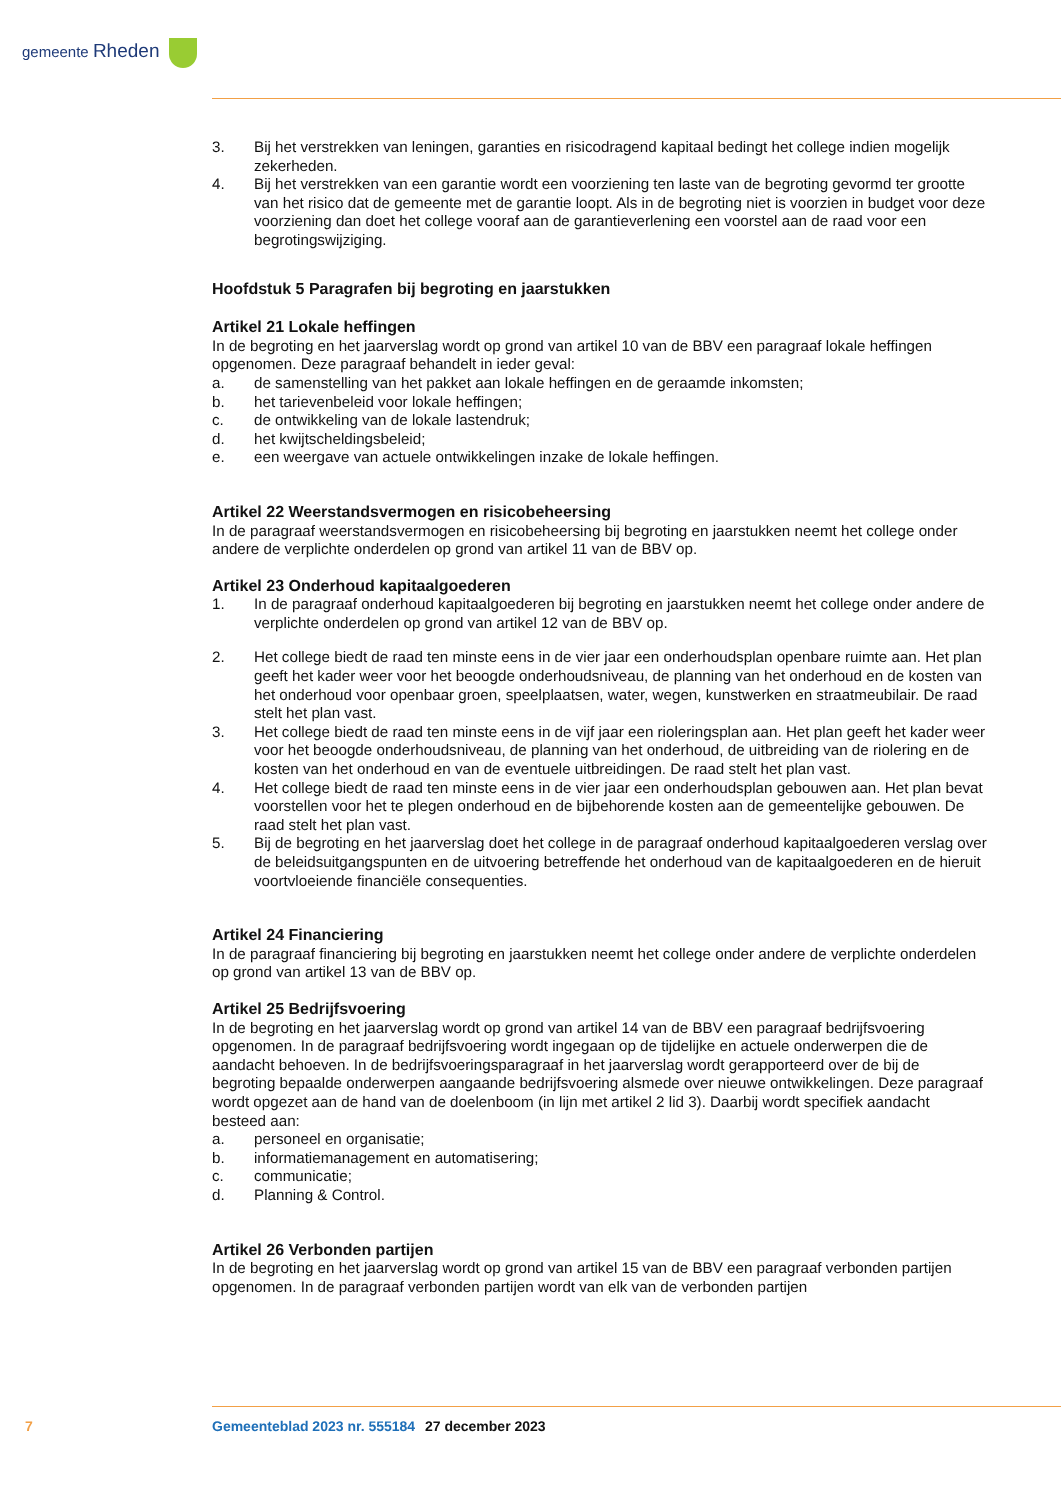gemeente Rheden
3. Bij het verstrekken van leningen, garanties en risicodragend kapitaal bedingt het college indien mogelijk zekerheden.
4. Bij het verstrekken van een garantie wordt een voorziening ten laste van de begroting gevormd ter grootte van het risico dat de gemeente met de garantie loopt. Als in de begroting niet is voorzien in budget voor deze voorziening dan doet het college vooraf aan de garantieverlening een voorstel aan de raad voor een begrotingswijziging.
Hoofdstuk 5 Paragrafen bij begroting en jaarstukken
Artikel 21 Lokale heffingen
In de begroting en het jaarverslag wordt op grond van artikel 10 van de BBV een paragraaf lokale heffingen opgenomen. Deze paragraaf behandelt in ieder geval:
a. de samenstelling van het pakket aan lokale heffingen en de geraamde inkomsten;
b. het tarievenbeleid voor lokale heffingen;
c. de ontwikkeling van de lokale lastendruk;
d. het kwijtscheldingsbeleid;
e. een weergave van actuele ontwikkelingen inzake de lokale heffingen.
Artikel 22 Weerstandsvermogen en risicobeheersing
In de paragraaf weerstandsvermogen en risicobeheersing bij begroting en jaarstukken neemt het college onder andere de verplichte onderdelen op grond van artikel 11 van de BBV op.
Artikel 23 Onderhoud kapitaalgoederen
1. In de paragraaf onderhoud kapitaalgoederen bij begroting en jaarstukken neemt het college onder andere de verplichte onderdelen op grond van artikel 12 van de BBV op.
2. Het college biedt de raad ten minste eens in de vier jaar een onderhoudsplan openbare ruimte aan. Het plan geeft het kader weer voor het beoogde onderhoudsniveau, de planning van het onderhoud en de kosten van het onderhoud voor openbaar groen, speelplaatsen, water, wegen, kunstwerken en straatmeubilair. De raad stelt het plan vast.
3. Het college biedt de raad ten minste eens in de vijf jaar een rioleringsplan aan. Het plan geeft het kader weer voor het beoogde onderhoudsniveau, de planning van het onderhoud, de uitbreiding van de riolering en de kosten van het onderhoud en van de eventuele uitbreidingen. De raad stelt het plan vast.
4. Het college biedt de raad ten minste eens in de vier jaar een onderhoudsplan gebouwen aan. Het plan bevat voorstellen voor het te plegen onderhoud en de bijbehorende kosten aan de gemeentelijke gebouwen. De raad stelt het plan vast.
5. Bij de begroting en het jaarverslag doet het college in de paragraaf onderhoud kapitaalgoederen verslag over de beleidsuitgangspunten en de uitvoering betreffende het onderhoud van de kapitaalgoederen en de hieruit voortvloeiende financiële consequenties.
Artikel 24 Financiering
In de paragraaf financiering bij begroting en jaarstukken neemt het college onder andere de verplichte onderdelen op grond van artikel 13 van de BBV op.
Artikel 25 Bedrijfsvoering
In de begroting en het jaarverslag wordt op grond van artikel 14 van de BBV een paragraaf bedrijfsvoering opgenomen. In de paragraaf bedrijfsvoering wordt ingegaan op de tijdelijke en actuele onderwerpen die de aandacht behoeven. In de bedrijfsvoeringsparagraaf in het jaarverslag wordt gerapporteerd over de bij de begroting bepaalde onderwerpen aangaande bedrijfsvoering alsmede over nieuwe ontwikkelingen. Deze paragraaf wordt opgezet aan de hand van de doelenboom (in lijn met artikel 2 lid 3). Daarbij wordt specifiek aandacht besteed aan:
a. personeel en organisatie;
b. informatiemanagement en automatisering;
c. communicatie;
d. Planning & Control.
Artikel 26 Verbonden partijen
In de begroting en het jaarverslag wordt op grond van artikel 15 van de BBV een paragraaf verbonden partijen opgenomen. In de paragraaf verbonden partijen wordt van elk van de verbonden partijen
7 Gemeenteblad 2023 nr. 555184 27 december 2023